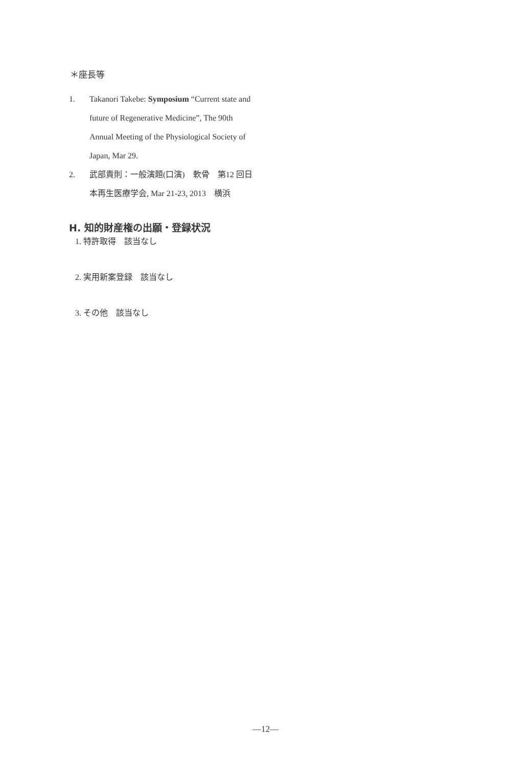＊座長等
1. Takanori Takebe: Symposium “Current state and future of Regenerative Medicine”, The 90th Annual Meeting of the Physiological Society of Japan, Mar 29.
2. 武部貴則：一般演題(口演)　軟骨　第12 回日本再生医療学会, Mar 21-23, 2013　横浜
H. 知的財産権の出願・登録状況
1. 特許取得　該当なし
2. 実用新案登録　該当なし
3. その他　該当なし
―12―